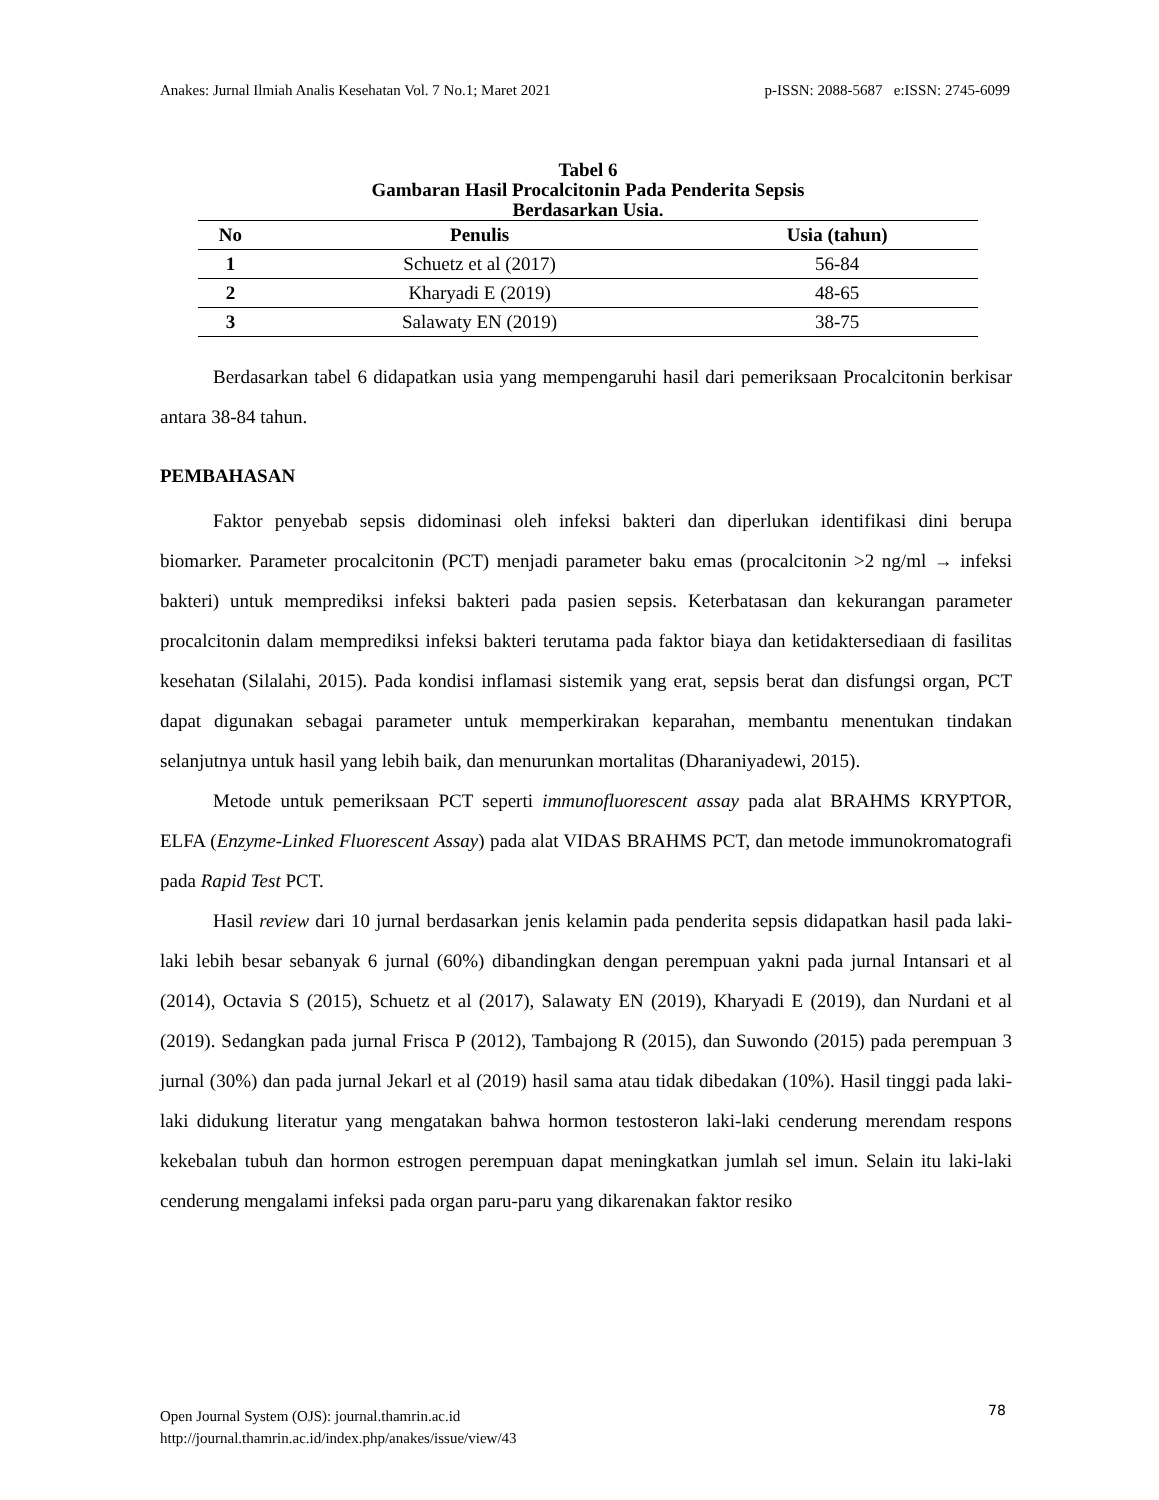Anakes: Jurnal Ilmiah Analis Kesehatan Vol. 7 No.1; Maret 2021 p-ISSN: 2088-5687 e:ISSN: 2745-6099
Tabel 6
Gambaran Hasil Procalcitonin Pada Penderita Sepsis
Berdasarkan Usia.
| No | Penulis | Usia (tahun) |
| --- | --- | --- |
| 1 | Schuetz et al (2017) | 56-84 |
| 2 | Kharyadi E (2019) | 48-65 |
| 3 | Salawaty EN (2019) | 38-75 |
Berdasarkan tabel 6 didapatkan usia yang mempengaruhi hasil dari pemeriksaan Procalcitonin berkisar antara 38-84 tahun.
PEMBAHASAN
Faktor penyebab sepsis didominasi oleh infeksi bakteri dan diperlukan identifikasi dini berupa biomarker. Parameter procalcitonin (PCT) menjadi parameter baku emas (procalcitonin >2 ng/ml → infeksi bakteri) untuk memprediksi infeksi bakteri pada pasien sepsis. Keterbatasan dan kekurangan parameter procalcitonin dalam memprediksi infeksi bakteri terutama pada faktor biaya dan ketidaktersediaan di fasilitas kesehatan (Silalahi, 2015). Pada kondisi inflamasi sistemik yang erat, sepsis berat dan disfungsi organ, PCT dapat digunakan sebagai parameter untuk memperkirakan keparahan, membantu menentukan tindakan selanjutnya untuk hasil yang lebih baik, dan menurunkan mortalitas (Dharaniyadewi, 2015).
Metode untuk pemeriksaan PCT seperti immunofluorescent assay pada alat BRAHMS KRYPTOR, ELFA (Enzyme-Linked Fluorescent Assay) pada alat VIDAS BRAHMS PCT, dan metode immunokromatografi pada Rapid Test PCT.
Hasil review dari 10 jurnal berdasarkan jenis kelamin pada penderita sepsis didapatkan hasil pada laki-laki lebih besar sebanyak 6 jurnal (60%) dibandingkan dengan perempuan yakni pada jurnal Intansari et al (2014), Octavia S (2015), Schuetz et al (2017), Salawaty EN (2019), Kharyadi E (2019), dan Nurdani et al (2019). Sedangkan pada jurnal Frisca P (2012), Tambajong R (2015), dan Suwondo (2015) pada perempuan 3 jurnal (30%) dan pada jurnal Jekarl et al (2019) hasil sama atau tidak dibedakan (10%). Hasil tinggi pada laki-laki didukung literatur yang mengatakan bahwa hormon testosteron laki-laki cenderung merendam respons kekebalan tubuh dan hormon estrogen perempuan dapat meningkatkan jumlah sel imun. Selain itu laki-laki cenderung mengalami infeksi pada organ paru-paru yang dikarenakan faktor resiko
Open Journal System (OJS): journal.thamrin.ac.id
http://journal.thamrin.ac.id/index.php/anakes/issue/view/43
78